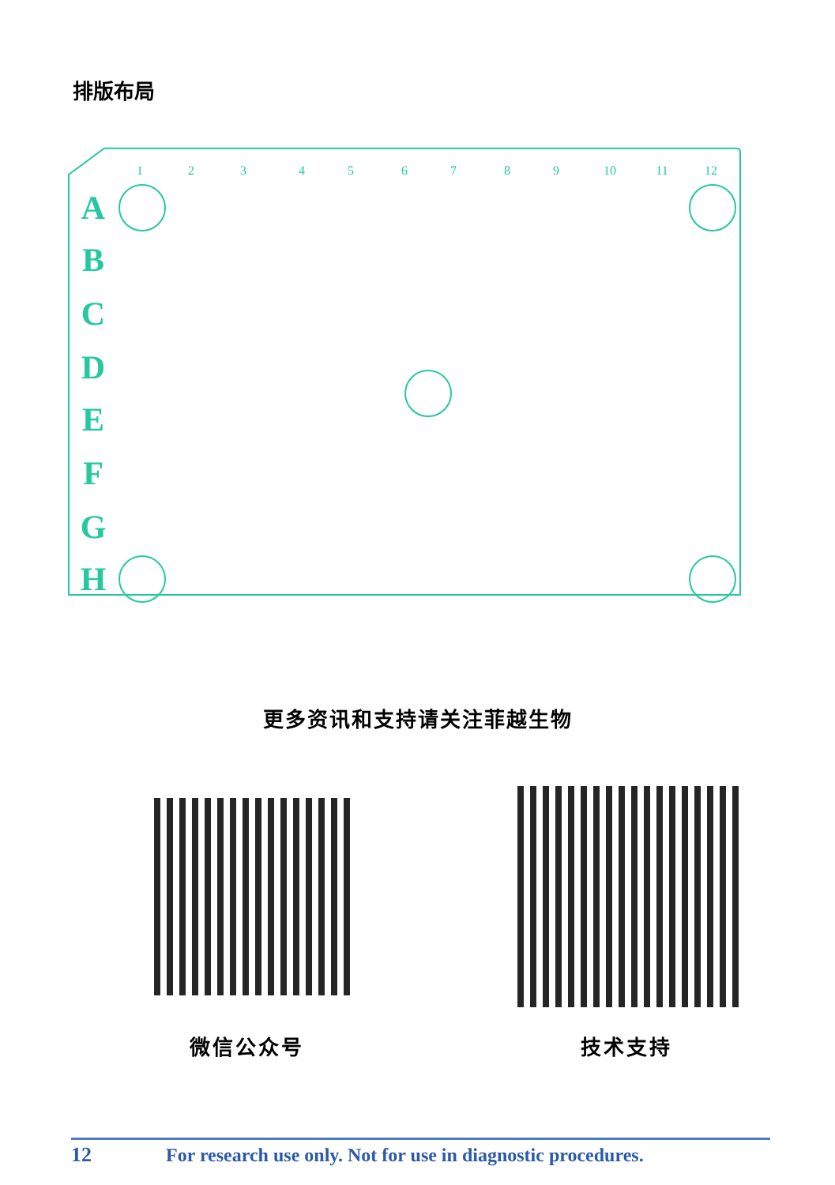排版布局
1
2
3
4
5
6
7
8
9
10
11
12
A
B
C
D
E
F
G
H
更多资讯和支持请关注菲越生物
微信公众号 技术支持
12 For research use only. Not for use in diagnostic procedures.